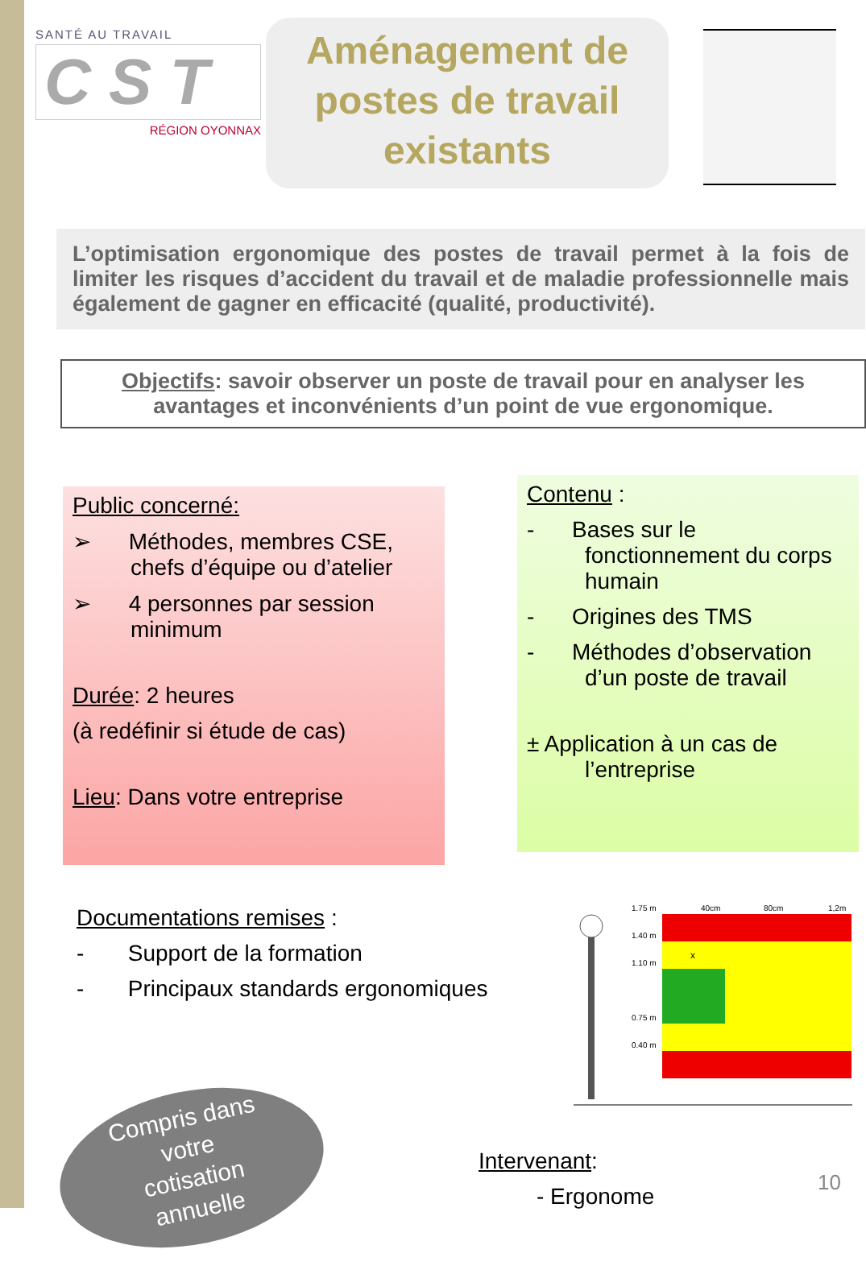SANTÉ AU TRAVAIL
C S T
RÉGION OYONNAX
Aménagement de
postes de travail
existants
L’optimisation ergonomique des postes de travail permet à la fois de limiter les risques d’accident du travail et de maladie professionnelle mais également de gagner en efficacité (qualité, productivité).
Objectifs: savoir observer un poste de travail pour en analyser les avantages et inconvénients d’un point de vue ergonomique.
Public concerné:
➢ Méthodes, membres CSE, chefs d’équipe ou d’atelier
➢ 4 personnes par session minimum
Durée: 2 heures
(à redéfinir si étude de cas)
Lieu: Dans votre entreprise
Contenu :
- Bases sur le fonctionnement du corps humain
- Origines des TMS
- Méthodes d’observation d’un poste de travail
± Application à un cas de l’entreprise
Documentations remises :
- Support de la formation
- Principaux standards ergonomiques
1.75 m
40cm
80cm
1,2m
1.40 m
1.10 m
0.75 m
0.40 m
x
Compris dans
votre
cotisation
annuelle
Intervenant:
- Ergonome
10